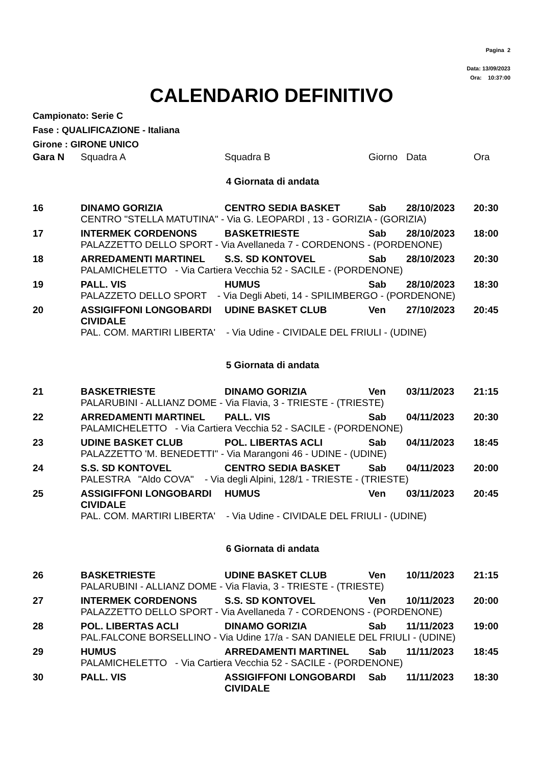Pagina 2
Data: 13/09/2023
Ora: 10:37:00
CALENDARIO DEFINITIVO
Campionato: Serie C
Fase : QUALIFICAZIONE - Italiana
Girone : GIRONE UNICO
| Gara N | Squadra A | Squadra B | Giorno | Data | Ora |
| --- | --- | --- | --- | --- | --- |
| 4 Giornata di andata | | | | | |
| 16 | DINAMO GORIZIA | CENTRO SEDIA BASKET | Sab | 28/10/2023 | 20:30 |
| | CENTRO "STELLA MATUTINA" - Via G. LEOPARDI , 13 - GORIZIA - (GORIZIA) | | | | |
| 17 | INTERMEK CORDENONS | BASKETRIESTE | Sab | 28/10/2023 | 18:00 |
| | PALAZZETTO DELLO SPORT - Via Avellaneda 7 - CORDENONS - (PORDENONE) | | | | |
| 18 | ARREDAMENTI MARTINEL | S.S. SD KONTOVEL | Sab | 28/10/2023 | 20:30 |
| | PALAMICHELETTO - Via Cartiera Vecchia 52 - SACILE - (PORDENONE) | | | | |
| 19 | PALL. VIS | HUMUS | Sab | 28/10/2023 | 18:30 |
| | PALAZZETO DELLO SPORT - Via Degli Abeti, 14 - SPILIMBERGO - (PORDENONE) | | | | |
| 20 | ASSIGIFFONI LONGOBARDI CIVIDALE | UDINE BASKET CLUB | Ven | 27/10/2023 | 20:45 |
| | PAL. COM. MARTIRI LIBERTA' - Via Udine - CIVIDALE DEL FRIULI - (UDINE) | | | | |
| 5 Giornata di andata | | | | | |
| 21 | BASKETRIESTE | DINAMO GORIZIA | Ven | 03/11/2023 | 21:15 |
| | PALARUBINI - ALLIANZ DOME - Via Flavia, 3 - TRIESTE - (TRIESTE) | | | | |
| 22 | ARREDAMENTI MARTINEL | PALL. VIS | Sab | 04/11/2023 | 20:30 |
| | PALAMICHELETTO - Via Cartiera Vecchia 52 - SACILE - (PORDENONE) | | | | |
| 23 | UDINE BASKET CLUB | POL. LIBERTAS ACLI | Sab | 04/11/2023 | 18:45 |
| | PALAZZETTO 'M. BENEDETTI" - Via Marangoni 46 - UDINE - (UDINE) | | | | |
| 24 | S.S. SD KONTOVEL | CENTRO SEDIA BASKET | Sab | 04/11/2023 | 20:00 |
| | PALESTRA "Aldo COVA" - Via degli Alpini, 128/1 - TRIESTE - (TRIESTE) | | | | |
| 25 | ASSIGIFFONI LONGOBARDI CIVIDALE | HUMUS | Ven | 03/11/2023 | 20:45 |
| | PAL. COM. MARTIRI LIBERTA' - Via Udine - CIVIDALE DEL FRIULI - (UDINE) | | | | |
| 6 Giornata di andata | | | | | |
| 26 | BASKETRIESTE | UDINE BASKET CLUB | Ven | 10/11/2023 | 21:15 |
| | PALARUBINI - ALLIANZ DOME - Via Flavia, 3 - TRIESTE - (TRIESTE) | | | | |
| 27 | INTERMEK CORDENONS | S.S. SD KONTOVEL | Ven | 10/11/2023 | 20:00 |
| | PALAZZETTO DELLO SPORT - Via Avellaneda 7 - CORDENONS - (PORDENONE) | | | | |
| 28 | POL. LIBERTAS ACLI | DINAMO GORIZIA | Sab | 11/11/2023 | 19:00 |
| | PAL.FALCONE BORSELLINO - Via Udine 17/a - SAN DANIELE DEL FRIULI - (UDINE) | | | | |
| 29 | HUMUS | ARREDAMENTI MARTINEL | Sab | 11/11/2023 | 18:45 |
| | PALAMICHELETTO - Via Cartiera Vecchia 52 - SACILE - (PORDENONE) | | | | |
| 30 | PALL. VIS | ASSIGIFFONI LONGOBARDI CIVIDALE | Sab | 11/11/2023 | 18:30 |